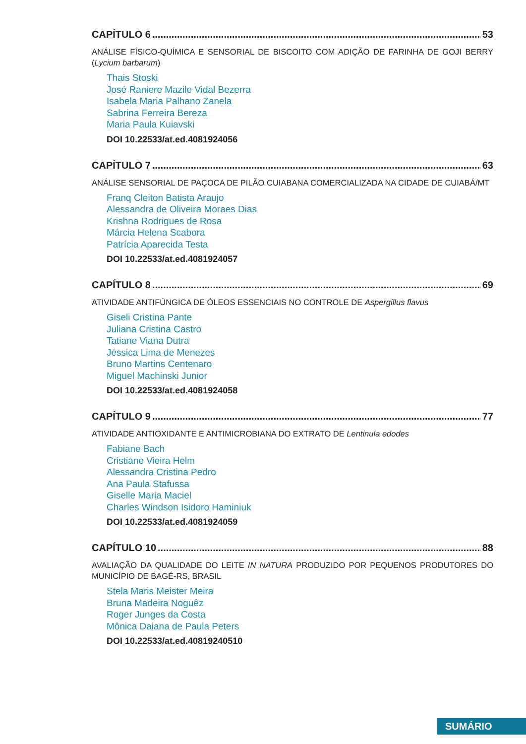CAPÍTULO 6 53
ANÁLISE FÍSICO-QUÍMICA E SENSORIAL DE BISCOITO COM ADIÇÃO DE FARINHA DE GOJI BERRY (Lycium barbarum)
Thais Stoski
José Raniere Mazile Vidal Bezerra
Isabela Maria Palhano Zanela
Sabrina Ferreira Bereza
Maria Paula Kuiavski
DOI 10.22533/at.ed.4081924056
CAPÍTULO 7 63
ANÁLISE SENSORIAL DE PAÇOCA DE PILÃO CUIABANA COMERCIALIZADA NA CIDADE DE CUIABÁ/MT
Franq Cleiton Batista Araujo
Alessandra de Oliveira Moraes Dias
Krishna Rodrigues de Rosa
Márcia Helena Scabora
Patrícia Aparecida Testa
DOI 10.22533/at.ed.4081924057
CAPÍTULO 8 69
ATIVIDADE ANTIFÚNGICA DE ÓLEOS ESSENCIAIS NO CONTROLE DE Aspergillus flavus
Giseli Cristina Pante
Juliana Cristina Castro
Tatiane Viana Dutra
Jéssica Lima de Menezes
Bruno Martins Centenaro
Miguel Machinski Junior
DOI 10.22533/at.ed.4081924058
CAPÍTULO 9 77
ATIVIDADE ANTIOXIDANTE E ANTIMICROBIANA DO EXTRATO DE Lentinula edodes
Fabiane Bach
Cristiane Vieira Helm
Alessandra Cristina Pedro
Ana Paula Stafussa
Giselle Maria Maciel
Charles Windson Isidoro Haminiuk
DOI 10.22533/at.ed.4081924059
CAPÍTULO 10 88
AVALIAÇÃO DA QUALIDADE DO LEITE IN NATURA PRODUZIDO POR PEQUENOS PRODUTORES DO MUNICÍPIO DE BAGÉ-RS, BRASIL
Stela Maris Meister Meira
Bruna Madeira Noguêz
Roger Junges da Costa
Mônica Daiana de Paula Peters
DOI 10.22533/at.ed.40819240510
SUMÁRIO